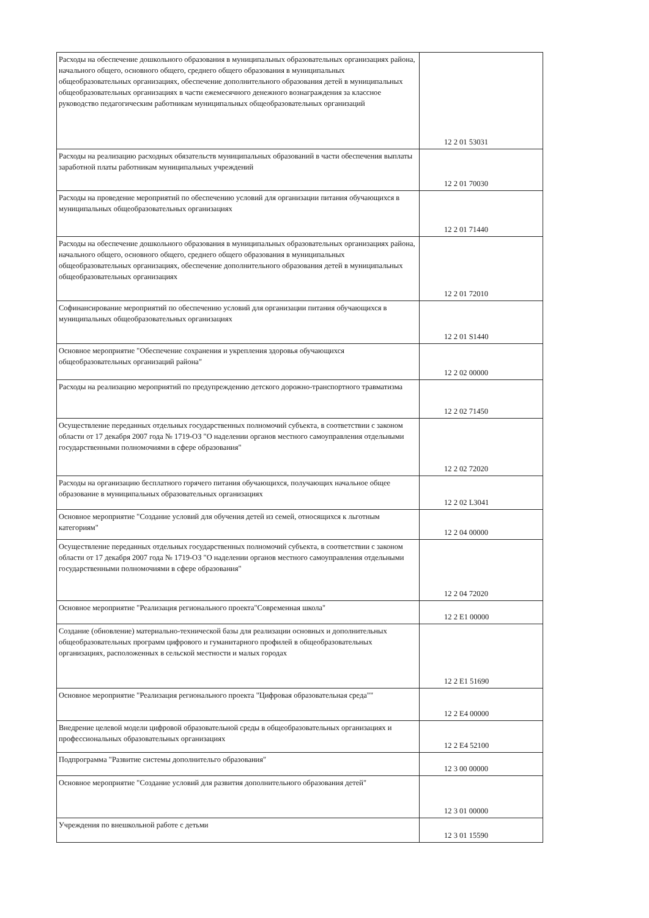| Расходы на обеспечение дошкольного образования в муниципальных образовательных организациях района, начального общего, основного общего, среднего общего образования в муниципальных общеобразовательных организациях, обеспечение дополнительного образования детей в муниципальных общеобразовательных организациях в части ежемесячного денежного вознаграждения за классное руководство педагогическим работникам муниципальных общеобразовательных организаций | 12 2 01 53031 |
| Расходы на реализацию расходных обязательств муниципальных образований в части обеспечения выплаты заработной платы работникам муниципальных учреждений | 12 2 01 70030 |
| Расходы на проведение мероприятий по обеспечению условий для организации питания обучающихся в муниципальных общеобразовательных организациях | 12 2 01 71440 |
| Расходы на обеспечение дошкольного образования в муниципальных образовательных организациях района, начального общего, основного общего, среднего общего образования в муниципальных общеобразовательных организациях, обеспечение дополнительного образования детей в муниципальных общеобразовательных организациях | 12 2 01 72010 |
| Софинансирование мероприятий по обеспечению условий для организации питания обучающихся в муниципальных общеобразовательных организациях | 12 2 01 S1440 |
| Основное мероприятие "Обеспечение сохранения и укрепления здоровья обучающихся общеобразовательных организаций района" | 12 2 02 00000 |
| Расходы на реализацию мероприятий по предупреждению детского дорожно-транспортного травматизма | 12 2 02 71450 |
| Осуществление переданных отдельных государственных полномочий субъекта, в соответствии с законом области от 17 декабря 2007 года № 1719-ОЗ "О наделении органов местного самоуправления отдельными государственными полномочиями в сфере образования" | 12 2 02 72020 |
| Расходы на организацию бесплатного горячего питания обучающихся, получающих начальное общее образование в муниципальных образовательных организациях | 12 2 02 L3041 |
| Основное мероприятие "Создание условий для обучения детей из семей, относящихся к льготным категориям" | 12 2 04 00000 |
| Осуществление переданных отдельных государственных полномочий субъекта, в соответствии с законом области от 17 декабря 2007 года № 1719-ОЗ "О наделении органов местного самоуправления отдельными государственными полномочиями в сфере образования" | 12 2 04 72020 |
| Основное мероприятие "Реализация регионального проекта"Современная школа" | 12 2 E1 00000 |
| Создание (обновление) материально-технической базы для реализации основных и дополнительных общеобразовательных программ цифрового и гуманитарного профилей в общеобразовательных организациях, расположенных в сельской местности и малых городах | 12 2 E1 51690 |
| Основное мероприятие "Реализация регионального проекта "Цифровая образовательная среда"" | 12 2 E4 00000 |
| Внедрение целевой модели цифровой образовательной среды в общеобразовательных организациях и профессиональных образовательных организациях | 12 2 E4 52100 |
| Подпрограмма "Развитие системы дополнительго образования" | 12 3 00 00000 |
| Основное мероприятие "Создание условий для развития дополнительного образования детей" | 12 3 01 00000 |
| Учреждения по внешкольной работе с детьми | 12 3 01 15590 |